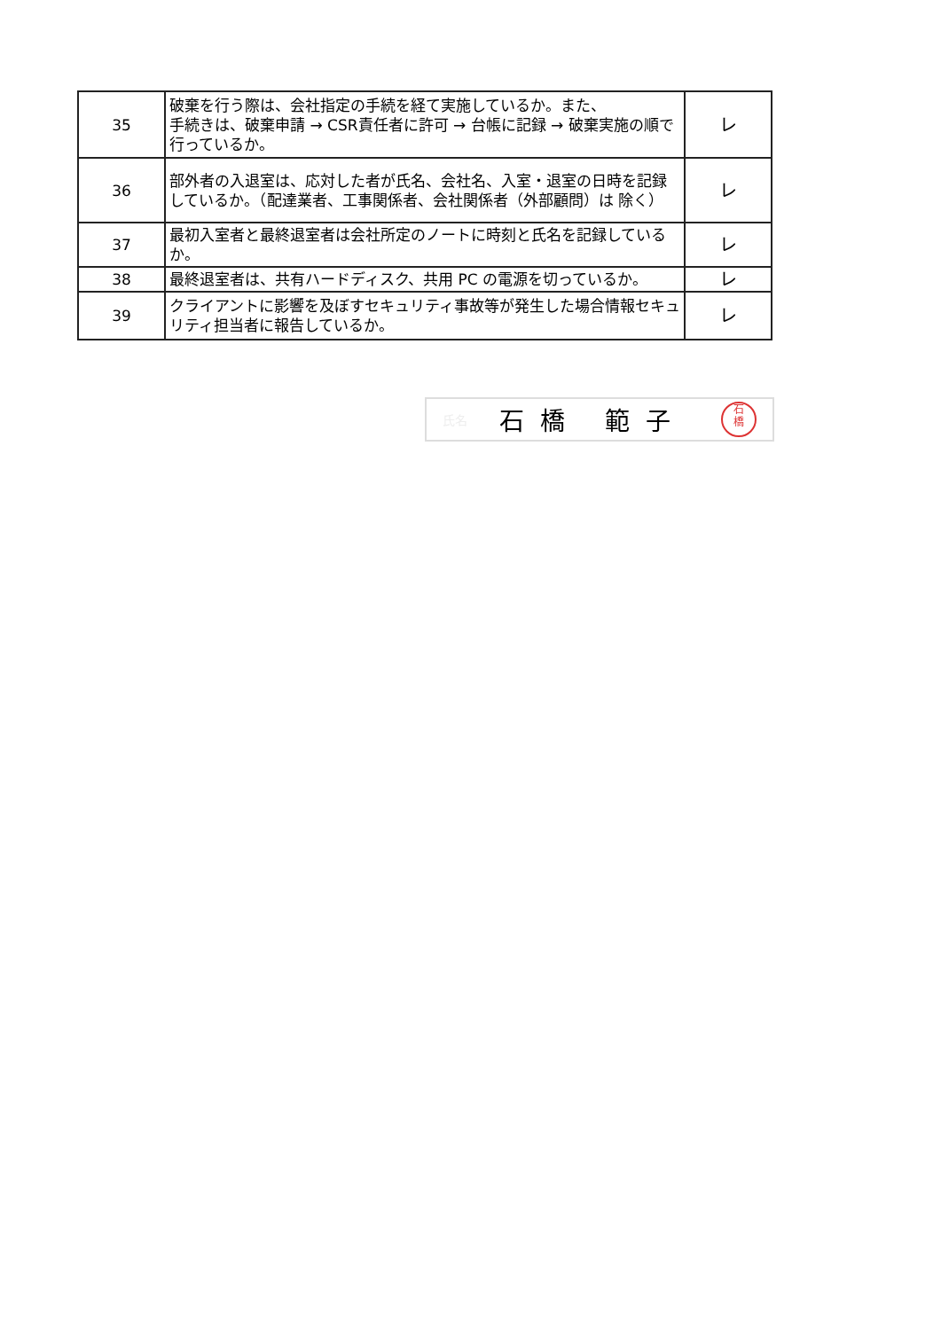| 35 | 破棄を行う際は、会社指定の手続を経て実施しているか。また、 手続きは、破棄申請 → CSR責任者に許可 → 台帳に記録 → 破棄実施の順で行っているか。 | レ |
| 36 | 部外者の入退室は、応対した者が氏名、会社名、入室・退室の日時を記録しているか。（配達業者、工事関係者、会社関係者（外部顧問）は 除く） | レ |
| 37 | 最初入室者と最終退室者は会社所定のノートに時刻と氏名を記録しているか。 | レ |
| 38 | 最終退室者は、共有ハードディスク、共用 PC の電源を切っているか。 | レ |
| 39 | クライアントに影響を及ぼすセキュリティ事故等が発生した場合情報セキュリティ担当者に報告しているか。 | レ |
氏名 石橋 範子
石
橋